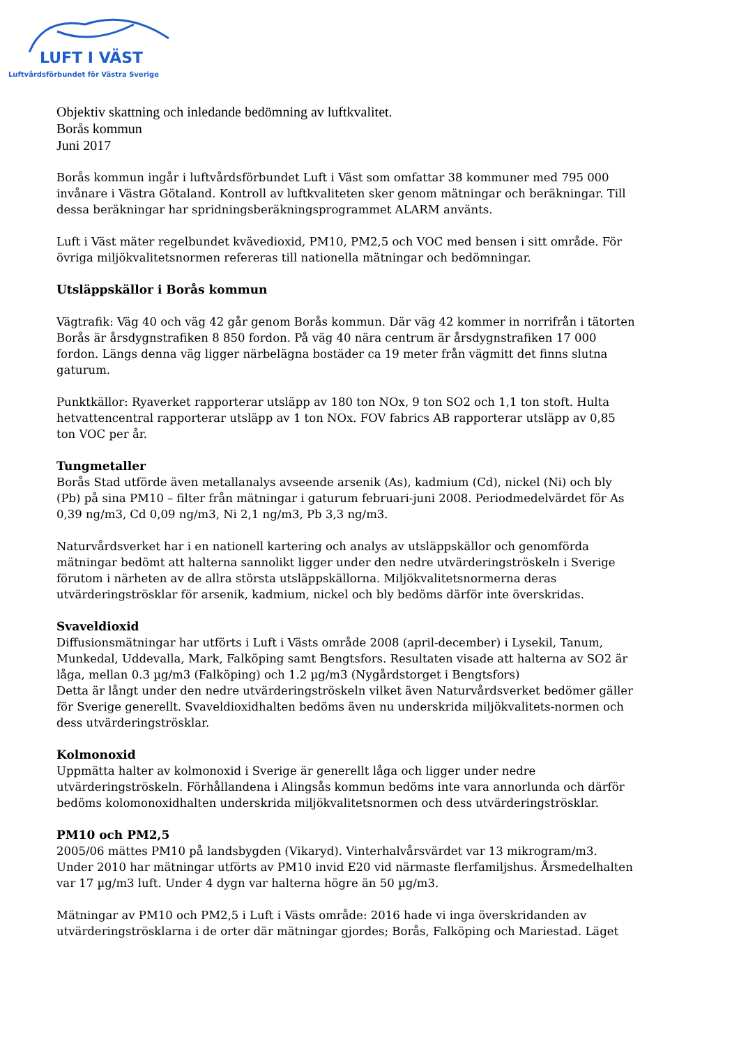LUFT I VÄST
Luftvårdsförbundet för Västra Sverige
Objektiv skattning och inledande bedömning av luftkvalitet.
Borås kommun
Juni 2017
Borås kommun ingår i luftvårdsförbundet Luft i Väst som omfattar 38 kommuner med 795 000 invånare i Västra Götaland. Kontroll av luftkvaliteten sker genom mätningar och beräkningar. Till dessa beräkningar har spridningsberäkningsprogrammet ALARM använts.
Luft i Väst mäter regelbundet kvävedioxid, PM10, PM2,5 och VOC med bensen i sitt område. För övriga miljökvalitetsnormen refereras till nationella mätningar och bedömningar.
Utsläppskällor i Borås kommun
Vägtrafik: Väg 40 och väg 42 går genom Borås kommun. Där väg 42 kommer in norrifrån i tätorten Borås är årsdygnstrafiken 8 850 fordon. På väg 40 nära centrum är årsdygnstrafiken 17 000 fordon. Längs denna väg ligger närbelägna bostäder ca 19 meter från vägmitt det finns slutna gaturum.
Punktkällor: Ryaverket rapporterar utsläpp av 180 ton NOx, 9 ton SO2 och 1,1 ton stoft. Hulta hetvattencentral rapporterar utsläpp av 1 ton NOx. FOV fabrics AB rapporterar utsläpp av 0,85 ton VOC per år.
Tungmetaller
Borås Stad utförde även metallanalys avseende arsenik (As), kadmium (Cd), nickel (Ni) och bly (Pb) på sina PM10 – filter från mätningar i gaturum februari-juni 2008. Periodmedelvärdet för As 0,39 ng/m3, Cd 0,09 ng/m3, Ni 2,1 ng/m3, Pb 3,3 ng/m3.
Naturvårdsverket har i en nationell kartering och analys av utsläppskällor och genomförda mätningar bedömt att halterna sannolikt ligger under den nedre utvärderingströskeln i Sverige förutom i närheten av de allra största utsläppskällorna. Miljökvalitetsnormerna deras utvärderingströsklar för arsenik, kadmium, nickel och bly bedöms därför inte överskridas.
Svaveldioxid
Diffusionsmätningar har utförts i Luft i Västs område 2008 (april-december) i Lysekil, Tanum, Munkedal, Uddevalla, Mark, Falköping samt Bengtsfors. Resultaten visade att halterna av SO2 är låga, mellan 0.3 µg/m3 (Falköping) och 1.2 µg/m3 (Nygårdstorget i Bengtsfors)
Detta är långt under den nedre utvärderingströskeln vilket även Naturvårdsverket bedömer gäller för Sverige generellt. Svaveldioxidhalten bedöms även nu underskrida miljökvalitets-normen och dess utvärderingströsklar.
Kolmonoxid
Uppmätta halter av kolmonoxid i Sverige är generellt låga och ligger under nedre utvärderingströskeln. Förhållandena i Alingsås kommun bedöms inte vara annorlunda och därför bedöms kolomonoxidhalten underskrida miljökvalitetsnormen och dess utvärderingströsklar.
PM10 och PM2,5
2005/06 mättes PM10 på landsbygden (Vikaryd). Vinterhalvårsvärdet var 13 mikrogram/m3. Under 2010 har mätningar utförts av PM10 invid E20 vid närmaste flerfamiljshus. Årsmedelhalten var 17 µg/m3 luft. Under 4 dygn var halterna högre än 50 µg/m3.
Mätningar av PM10 och PM2,5 i Luft i Västs område: 2016 hade vi inga överskridanden av utvärderingströsklarna i de orter där mätningar gjordes; Borås, Falköping och Mariestad. Läget